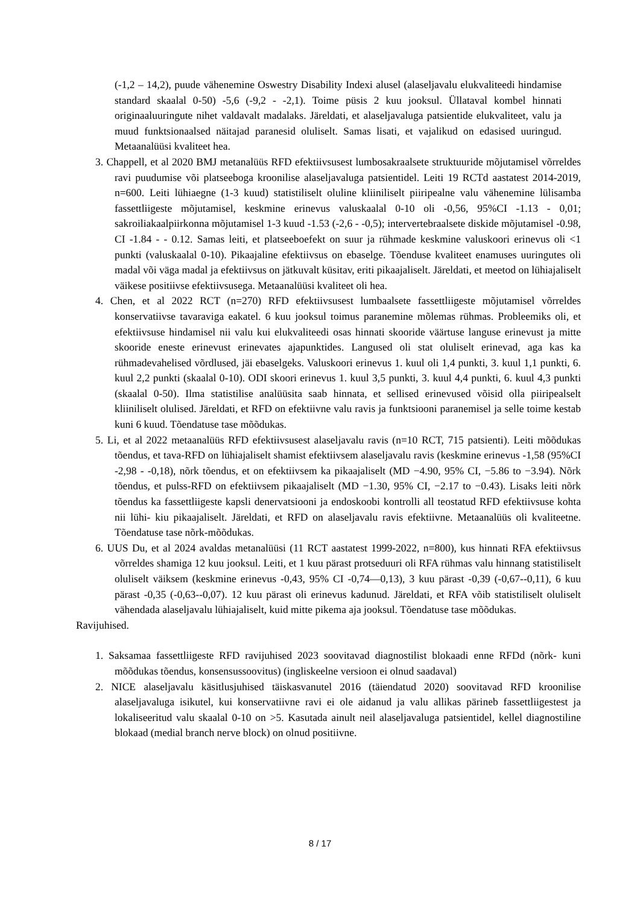(-1,2 – 14,2), puude vähenemine Oswestry Disability Indexi alusel (alaseljavalu elukvaliteedi hindamise standard skaalal 0-50) -5,6 (-9,2 - -2,1). Toime püsis 2 kuu jooksul. Üllataval kombel hinnati originaaluuringute nihet valdavalt madalaks. Järeldati, et alaseljavaluga patsientide elukvaliteet, valu ja muud funktsionaalsed näitajad paranesid oluliselt. Samas lisati, et vajalikud on edasised uuringud. Metaanalüüsi kvaliteet hea.
3. Chappell, et al 2020 BMJ metanalüüs RFD efektiivsusest lumbosakraalsete struktuuride mõjutamisel võrreldes ravi puudumise või platseeboga kroonilise alaseljavaluga patsientidel. Leiti 19 RCTd aastatest 2014-2019, n=600. Leiti lühiaegne (1-3 kuud) statistiliselt oluline kliiniliselt piiripealne valu vähenemine lülisamba fassettliigeste mõjutamisel, keskmine erinevus valuskaalal 0-10 oli -0,56, 95%CI -1.13 - 0,01; sakroiliakaalpiirkonna mõjutamisel 1-3 kuud -1.53 (-2,6 - -0,5); intervertebraalsete diskide mõjutamisel -0.98, CI -1.84 - - 0.12. Samas leiti, et platseeboefekt on suur ja rühmade keskmine valuskoori erinevus oli <1 punkti (valuskaalal 0-10). Pikaajaline efektiivsus on ebaselge. Tõenduse kvaliteet enamuses uuringutes oli madal või väga madal ja efektiivsus on jätkuvalt küsitav, eriti pikaajaliselt. Järeldati, et meetod on lühiajaliselt väikese positiivse efektiivsusega. Metaanalüüsi kvaliteet oli hea.
4. Chen, et al 2022 RCT (n=270) RFD efektiivsusest lumbaalsete fassettliigeste mõjutamisel võrreldes konservatiivse tavaraviga eakatel. 6 kuu jooksul toimus paranemine mõlemas rühmas. Probleemiks oli, et efektiivsuse hindamisel nii valu kui elukvaliteedi osas hinnati skooride väärtuse languse erinevust ja mitte skooride eneste erinevust erinevates ajapunktides. Langused oli stat oluliselt erinevad, aga kas ka rühmadevahelised võrdlused, jäi ebaselgeks. Valuskoori erinevus 1. kuul oli 1,4 punkti, 3. kuul 1,1 punkti, 6. kuul 2,2 punkti (skaalal 0-10). ODI skoori erinevus 1. kuul 3,5 punkti, 3. kuul 4,4 punkti, 6. kuul 4,3 punkti (skaalal 0-50). Ilma statistilise analüüsita saab hinnata, et sellised erinevused võisid olla piiripealselt kliiniliselt olulised. Järeldati, et RFD on efektiivne valu ravis ja funktsiooni paranemisel ja selle toime kestab kuni 6 kuud. Tõendatuse tase mõõdukas.
5. Li, et al 2022 metaanalüüs RFD efektiivsusest alaseljavalu ravis (n=10 RCT, 715 patsienti). Leiti mõõdukas tõendus, et tava-RFD on lühiajaliselt shamist efektiivsem alaseljavalu ravis (keskmine erinevus -1,58 (95%CI -2,98 - -0,18), nõrk tõendus, et on efektiivsem ka pikaajaliselt (MD −4.90, 95% CI, −5.86 to −3.94). Nõrk tõendus, et pulss-RFD on efektiivsem pikaajaliselt (MD −1.30, 95% CI, −2.17 to −0.43). Lisaks leiti nõrk tõendus ka fassettliigeste kapsli denervatsiooni ja endoskoobi kontrolli all teostatud RFD efektiivsuse kohta nii lühi- kiu pikaajaliselt. Järeldati, et RFD on alaseljavalu ravis efektiivne. Metaanalüüs oli kvaliteetne. Tõendatuse tase nõrk-mõõdukas.
6. UUS Du, et al 2024 avaldas metanalüüsi (11 RCT aastatest 1999-2022, n=800), kus hinnati RFA efektiivsus võrreldes shamiga 12 kuu jooksul. Leiti, et 1 kuu pärast protseduuri oli RFA rühmas valu hinnang statistiliselt oluliselt väiksem (keskmine erinevus -0,43, 95% CI -0,74—0,13), 3 kuu pärast -0,39 (-0,67--0,11), 6 kuu pärast -0,35 (-0,63--0,07). 12 kuu pärast oli erinevus kadunud. Järeldati, et RFA võib statistiliselt oluliselt vähendada alaseljavalu lühiajaliselt, kuid mitte pikema aja jooksul. Tõendatuse tase mõõdukas.
Ravijuhised.
1. Saksamaa fassettliigeste RFD ravijuhised 2023 soovitavad diagnostilist blokaadi enne RFDd (nõrk- kuni mõõdukas tõendus, konsensussoovitus) (ingliskeelne versioon ei olnud saadaval)
2. NICE alaseljavalu käsitlusjuhised täiskasvanutel 2016 (täiendatud 2020) soovitavad RFD kroonilise alaseljavaluga isikutel, kui konservatiivne ravi ei ole aidanud ja valu allikas pärineb fassettliigestest ja lokaliseeritud valu skaalal 0-10 on >5. Kasutada ainult neil alaseljavaluga patsientidel, kellel diagnostiline blokaad (medial branch nerve block) on olnud positiivne.
8 / 17